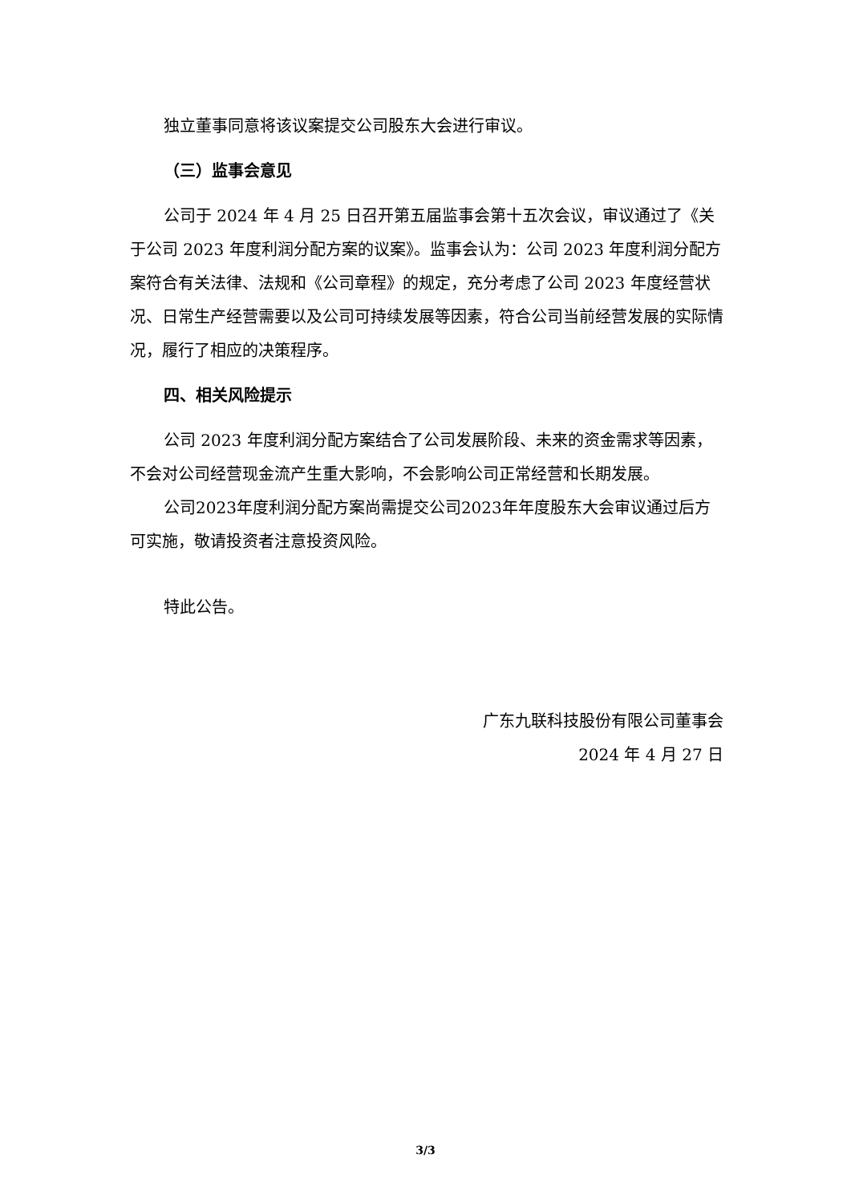独立董事同意将该议案提交公司股东大会进行审议。
（三）监事会意见
公司于 2024 年 4 月 25 日召开第五届监事会第十五次会议，审议通过了《关于公司 2023 年度利润分配方案的议案》。监事会认为：公司 2023 年度利润分配方案符合有关法律、法规和《公司章程》的规定，充分考虑了公司 2023 年度经营状况、日常生产经营需要以及公司可持续发展等因素，符合公司当前经营发展的实际情况，履行了相应的决策程序。
四、相关风险提示
公司 2023 年度利润分配方案结合了公司发展阶段、未来的资金需求等因素，不会对公司经营现金流产生重大影响，不会影响公司正常经营和长期发展。
公司2023年度利润分配方案尚需提交公司2023年年度股东大会审议通过后方可实施，敬请投资者注意投资风险。
特此公告。
广东九联科技股份有限公司董事会
2024 年 4 月 27 日
3/3